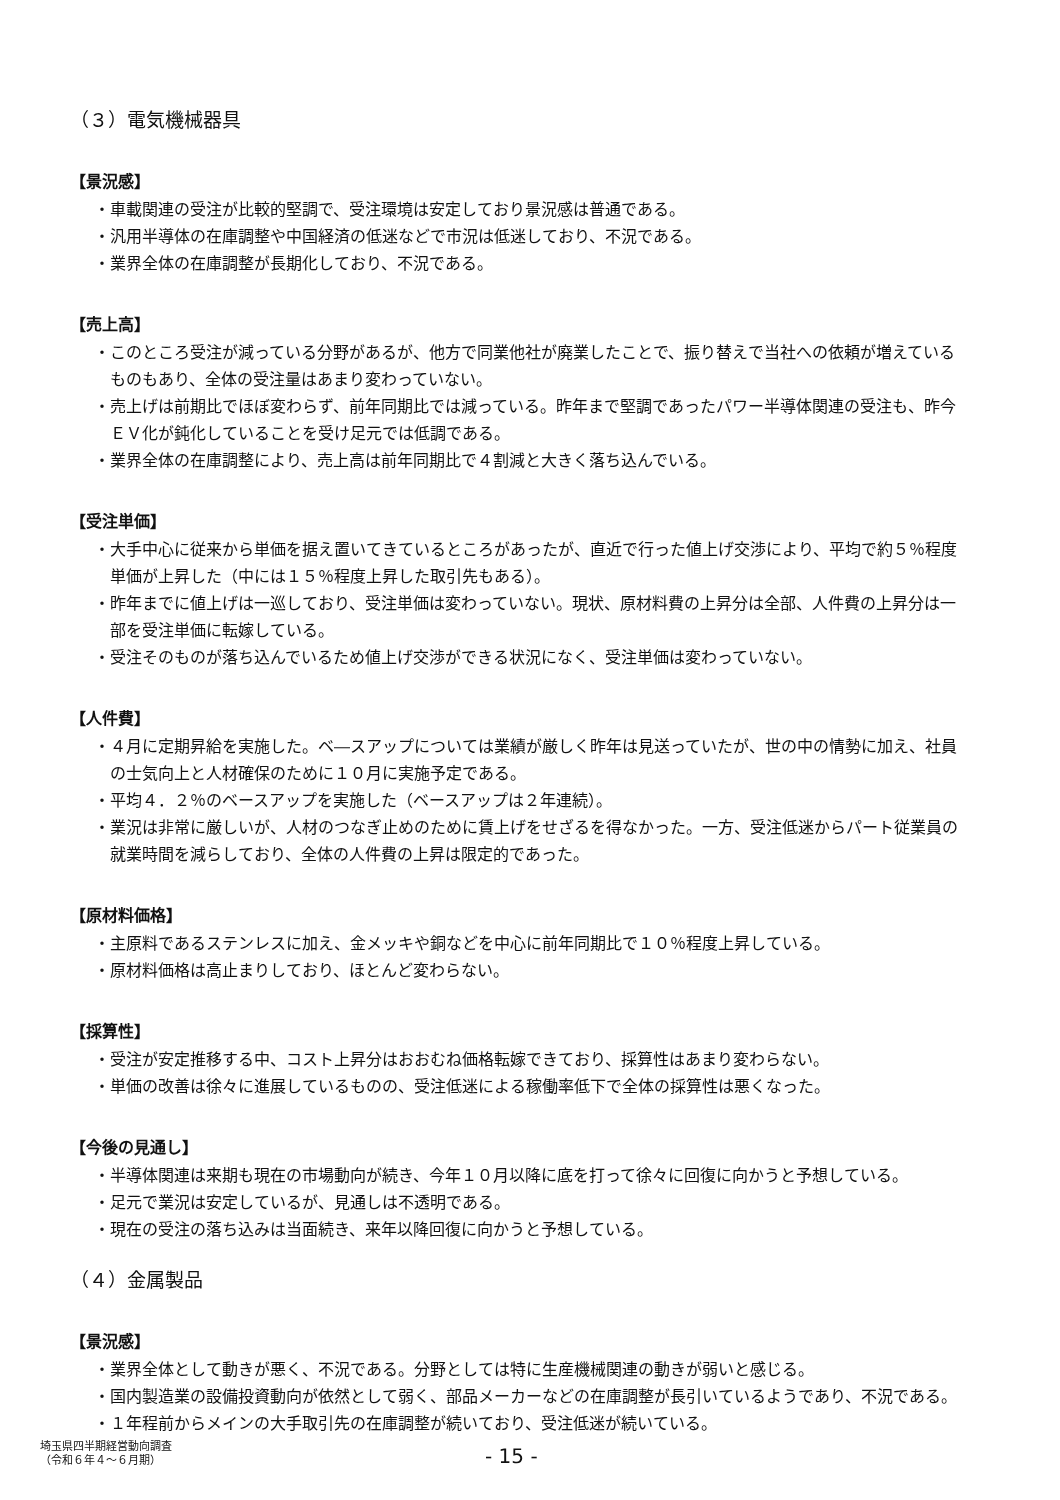（３）電気機械器具
【景況感】
・車載関連の受注が比較的堅調で、受注環境は安定しており景況感は普通である。
・汎用半導体の在庫調整や中国経済の低迷などで市況は低迷しており、不況である。
・業界全体の在庫調整が長期化しており、不況である。
【売上高】
・このところ受注が減っている分野があるが、他方で同業他社が廃業したことで、振り替えで当社への依頼が増えているものもあり、全体の受注量はあまり変わっていない。
・売上げは前期比でほぼ変わらず、前年同期比では減っている。昨年まで堅調であったパワー半導体関連の受注も、昨今ＥＶ化が鈍化していることを受け足元では低調である。
・業界全体の在庫調整により、売上高は前年同期比で４割減と大きく落ち込んでいる。
【受注単価】
・大手中心に従来から単価を据え置いてきているところがあったが、直近で行った値上げ交渉により、平均で約５％程度単価が上昇した（中には１５％程度上昇した取引先もある）。
・昨年までに値上げは一巡しており、受注単価は変わっていない。現状、原材料費の上昇分は全部、人件費の上昇分は一部を受注単価に転嫁している。
・受注そのものが落ち込んでいるため値上げ交渉ができる状況になく、受注単価は変わっていない。
【人件費】
・４月に定期昇給を実施した。ベ―スアップについては業績が厳しく昨年は見送っていたが、世の中の情勢に加え、社員の士気向上と人材確保のために１０月に実施予定である。
・平均４．２％のベースアップを実施した（ベースアップは２年連続）。
・業況は非常に厳しいが、人材のつなぎ止めのために賃上げをせざるを得なかった。一方、受注低迷からパート従業員の就業時間を減らしており、全体の人件費の上昇は限定的であった。
【原材料価格】
・主原料であるステンレスに加え、金メッキや銅などを中心に前年同期比で１０％程度上昇している。
・原材料価格は高止まりしており、ほとんど変わらない。
【採算性】
・受注が安定推移する中、コスト上昇分はおおむね価格転嫁できており、採算性はあまり変わらない。
・単価の改善は徐々に進展しているものの、受注低迷による稼働率低下で全体の採算性は悪くなった。
【今後の見通し】
・半導体関連は来期も現在の市場動向が続き、今年１０月以降に底を打って徐々に回復に向かうと予想している。
・足元で業況は安定しているが、見通しは不透明である。
・現在の受注の落ち込みは当面続き、来年以降回復に向かうと予想している。
（４）金属製品
【景況感】
・業界全体として動きが悪く、不況である。分野としては特に生産機械関連の動きが弱いと感じる。
・国内製造業の設備投資動向が依然として弱く、部品メーカーなどの在庫調整が長引いているようであり、不況である。
・１年程前からメインの大手取引先の在庫調整が続いており、受注低迷が続いている。
埼玉県四半期経営動向調査
（令和６年４～６月期）
- 15 -